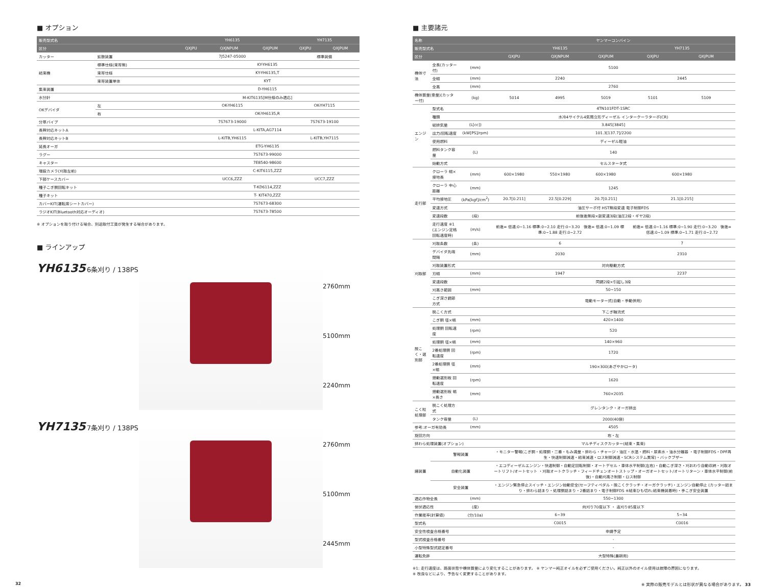■ オプション
| 販売型式名 | | YH6135 | | | YH7135 | |
| --- | --- | --- | --- | --- | --- | --- |
| 区分 | | QXJPU | QXJNPUM | QXJPUM | QXJPU | QXJPUM |
| カッター | 拡散装置 | 7J5247-05000 | | | 標準装備 | |
| 結束機 | 標準仕様(束寄無) | KY-YH6135 | | | | |
| | 束寄仕様 | KY-YH6135,T | | | | |
| | 束寄装置単体 | KYT | | | | |
| 集束装置 | | D-YH6115 | | | | |
| 水分計 | | M-KIT6135[M仕様のみ適応] | | | | |
| OKデバイダ | 左 | OK-YH6115 | | | OK-YH7115 | |
| | 右 | OK-YH6135,R | | | | |
| 分草パイプ | | 7S7673-19000 | | | 7S7673-19100 | |
| 長稈対応キットA | | L-KITA,AG7114 | | | | |
| 長稈対応キットB | | L-KITB,YH6115 | | | L-KITB,YH7115 | |
| 延長オーガ | | ETG-YH6135 | | | | |
| ラグー | | 7S7673-99000 | | | | |
| キャスター | | 7E8540-98600 | | | | |
| 増設カメラ(刈取左前) | | C-KIT6115,ZZZ | | | | |
| 下部ケースカバー | | UCC6,ZZZ | | | UCC7,ZZZ | |
| 種子こぎ胴回転キット | | T-KD6114,ZZZ | | | | |
| 種子キット | | T- KIT470,ZZZ | | | | |
| カバーKIT(運転席シートカバー) | | 7S7673-68300 | | | | |
| ラジオKIT(Bluetooth対応オーディオ) | | 7S7673-78500 | | | | |
※ オプションを取り付ける場合、別途取付工賃が発生する場合があります。
■ ラインアップ
YH6135 6条刈り / 138PS 2760mm
5100mm
2240mm
YH7135 7条刈り / 138PS 2760mm
5100mm
2445mm
■ 主要諸元
| 名称 | | | ヤンマーコンバイン | | | | |
| --- | --- | --- | --- | --- | --- | --- | --- |
| 販売型式名 | | | YH6135 | | | YH7135 | |
| 区分 | | | QXJPU | QXJNPUM | QXJPUM | QXJPU | QXJPUM |
| 機体寸法 | 全長(カッター付) | (mm) | 5100 | | | | |
| | 全幅 | (mm) | 2240 | | | 2445 | |
| | 全高 | (mm) | 2760 | | | | |
| 機体質量(重量)(カッター付) | | (kg) | 5014 | 4995 | 5019 | 5101 | 5109 |
| エンジン | 型式名 | | 4TN101FDT-1SRC | | | | |
| | 種類 | | 水冷4サイクル4気筒立形ディーゼル インタークーラターボ(CR) | | | | |
| | 総排気量 | (L[cc]) | 3.845[3845] | | | | |
| | 出力/回転速度 | (kW[PS]/rpm) | 101.3[137.7]/2200 | | | | |
| | 使用燃料 | | ディーゼル軽油 | | | | |
| | 燃料タンク容量 | (L) | 140 | | | | |
| | 始動方式 | | セルスタータ式 | | | | |
| 走行部 | クローラ 幅×接地長 | (mm) | 600×1980 | 550×1980 | 600×1980 | 600×1980 | |
| | クローラ 中心距離 | (mm) | 1245 | | | | |
| | 平均接地圧 | (kPa[kgf]/cm<sup>2</sup>) | 20.7[0.211] | 22.5[0.229] | 20.7[0.211] | 21.1[0.215] | |
| | 変速方式 | | 油圧サーボ付 HST無段変速 電子制御FDS | | | | |
| | 変速段数 | (段) | 前後進無段×副変速3段(油圧2段・ギヤ2段) | | | | |
| | 走行速度 ※1 (エンジン定格回転速度時) | (m/s) | 前進= 低速:0~1.16 標準:0~2.10 走行:0~3.20 後進= 低速:0~1.09 標準:0~1.88 走行:0~2.72 | | | 前進= 低速:0~1.16 標準:0~1.90 走行:0~3.20 後進= 低速:0~1.09 標準:0~1.71 走行:0~2.72 | |
| 刈取部 | 刈取条数 | (条) | 6 | | | 7 | |
| | デバイダ先端間隔 | (mm) | 2030 | | | 2310 | |
| | 刈取装置形式 | | 対向駆動方式 | | | | |
| | 刃幅 | (mm) | 1947 | | | 2237 | |
| | 変速段数 | | 同調2段×引起し3段 | | | | |
| | 刈高さ範囲 | (mm) | 50~150 | | | | |
| | こぎ深さ調節方式 | | 電動モーター式(自動・手動併用) | | | | |
| 脱こく・選別部 | 脱こく方式 | | 下こぎ軸流式 | | | | |
| | こぎ胴 径×幅 | (mm) | 420×1400 | | | | |
| | 処理胴 回転速度 | (rpm) | 520 | | | | |
| | 処理胴 径×幅 | (mm) | 140×960 | | | | |
| | 2番処理胴 回転速度 | (rpm) | 1720 | | | | |
| | 2番処理胴 径×幅 | (mm) | 190×300(あざやかロータ) | | | | |
| | 揺動選別板 回転速度 | (rpm) | 1620 | | | | |
| | 揺動選別板 幅×長さ | (mm) | 760×2035 | | | | |
| こく粒処理部 | 脱こく処理方式 | | グレンタンク・オーガ排出 | | | | |
| | タンク容量 | (L) | 2000(40袋) | | | | |
| 参考:オーガ有効長 | | (mm) | 4505 | | | | |
| 旋回方向 | | | 右・左 | | | | |
| 排わら処理装置(オプション) | | | マルチディスクカッター(結束・集束) | | | | |
| 諸装置 | 警報装置 | | ・モニター警報(こぎ胴・処理胴・二番・もみ満量・排わら・チャージ・油圧・水温・燃料・尿素水・油水分離器 ・電子制御FDS・DPF再生・快速制御減速・結束減速・ロス制御減速・SCRシステム異常)・バックブザー | | | | |
| | 自動化装置 | | ・エコディーゼルエンジン・快速制御・自動定回転制御・オートデセル・車体水平制御(左右)・自動こぎ深さ・刈おわり自動収納・刈取オートリフト/オートセット ・刈取オートクラッチ・フィードチェンオートストップ・オーガオートセット/オートリターン・車体水平制御(前後)・自動刈高さ制御・ロス制御 | | | | |
| | 安全装置 | | ・エンジン緊急停止スイッチ・エンジン始動安全(セーフティペダル・脱こくクラッチ・オーガクラッチ)・エンジン自動停止 (カッター詰まり・排わら詰まり・処理胴詰まり・2番詰まり・電子制御FDS ※結束ひも切れ:結束機装着時)・手こぎ安全装置 | | | | |
| 適応作物全長 | | (mm) | 550~1300 | | | | |
| 倒伏適応性 | | (度) | 向刈り70度以下 ・ 追刈り85度以下 | | | | |
| 作業能率(計算値) | | (分/10a) | 6~39 | | | 5~34 | |
| 型式名 | | | C0015 | | | C0016 | |
| 安全性検査合格番号 | | | 申請予定 | | | | |
| 型式検査合格番号 | | | - | | | | |
| 小型特殊型式認定番号 | | | - | | | | |
| 運転免許 | | | 大型特殊(農耕用) | | | | |
※1: 走行速度は、路面状態や機体質量により変化することがあります。 ※ ヤンマー純正オイルを必ずご使用ください。純正以外のオイル使用は故障の原因になります。
※ 改良などにより、予告なく変更することがあります。
32 ※ 実際の販売モデルとは形状が異なる場合があります。 33